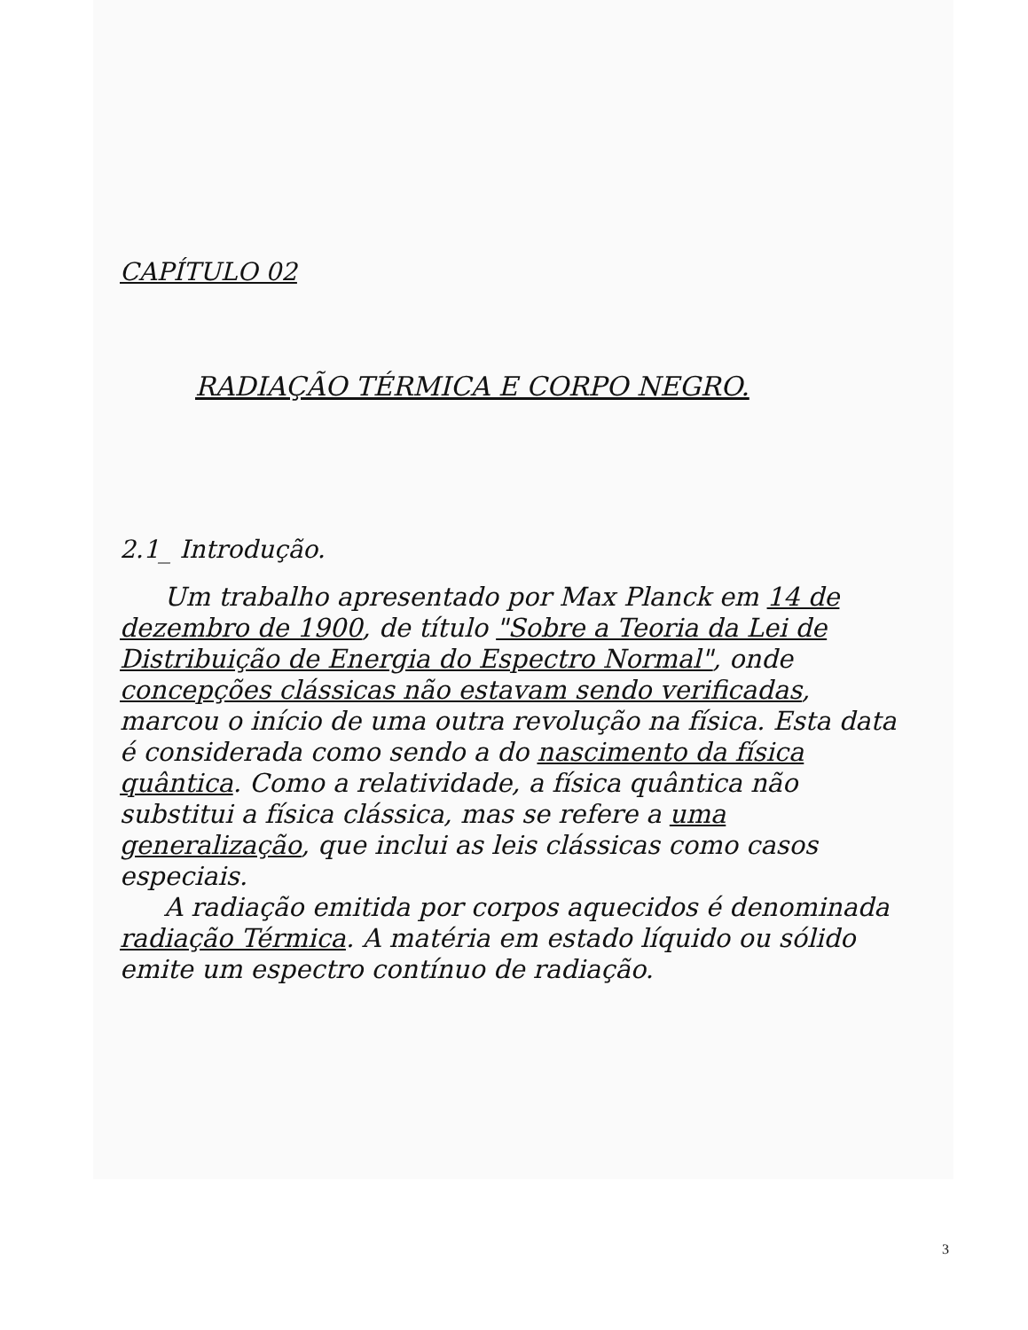CAPÍTULO 02
RADIAÇÃO TÉRMICA E CORPO NEGRO.
2.1_ Introdução.
Um trabalho apresentado por Max Planck em 14 de dezembro de 1900, de título "Sobre a Teoria da Lei de Distribuição de Energia do Espectro Normal", onde concepções clássicas não estavam sendo verificadas, marcou o início de uma outra revolução na física. Esta data é considerada como sendo a do nascimento da física quântica. Como a relatividade, a física quântica não substitui a física clássica, mas se refere a uma generalização, que inclui as leis clássicas como casos especiais.
A radiação emitida por corpos aquecidos é denominada radiação Térmica. A matéria em estado líquido ou sólido emite um espectro contínuo de radiação.
3